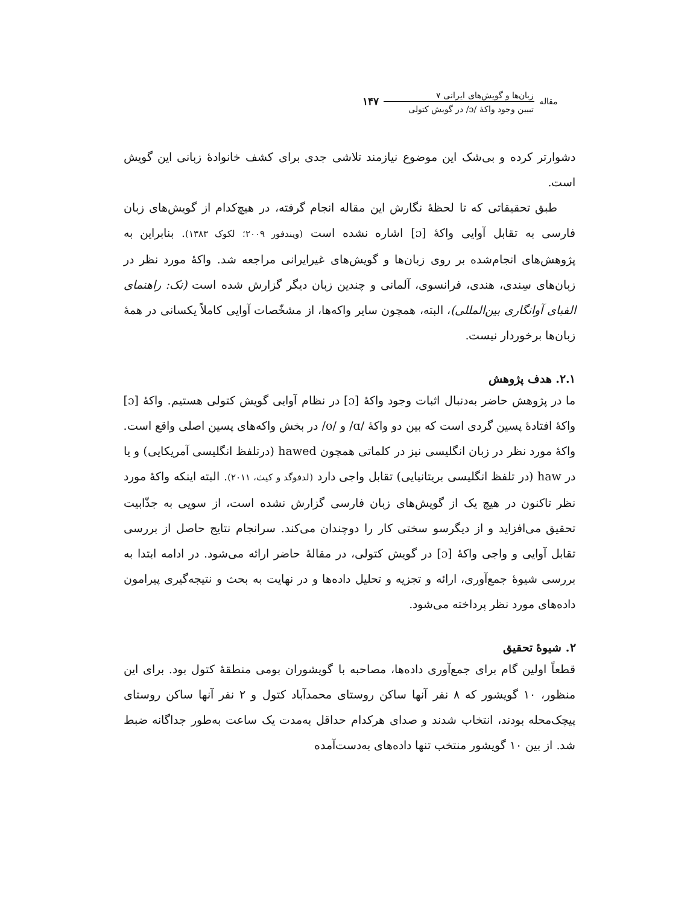مقاله
زبان‌ها و گویش‌های ایرانی ۷
تبیین وجود واکهٔ /ɔ/ در گویش کتولی
۱۴۷
دشوارتر کرده و بی‌شک این موضوع نیازمند تلاشی جدی برای کشف خانوادهٔ زبانی این گویش است.
طبق تحقیقاتی که تا لحظهٔ نگارش این مقاله انجام گرفته، در هیچ‌کدام از گویش‌های زبان فارسی به تقابل آوایی واکهٔ [ɔ] اشاره نشده است (ویندفور ۲۰۰۹؛ لکوک ۱۳۸۳). بنابراین به پژوهش‌های انجام‌شده بر روی زبان‌ها و گویش‌های غیرایرانی مراجعه شد. واکهٔ مورد نظر در زبان‌های سِندی، هندی، فرانسوی، آلمانی و چندین زبان دیگر گزارش شده است (نک: راهنمای الفبای آوانگاری بین‌المللی)، البته، همچون سایر واکه‌ها، از مشخّصات آوایی کاملاً یکسانی در همهٔ زبان‌ها برخوردار نیست.
۲.۱. هدف پژوهش
ما در پژوهش حاضر به‌دنبال اثبات وجود واکهٔ [ɔ] در نظام آوایی گویش کتولی هستیم. واکهٔ [ɔ] واکهٔ افتادهٔ پسین گردی است که بین دو واکهٔ /ɑ/ و /o/ در بخش واکه‌های پسین اصلی واقع است. واکهٔ مورد نظر در زبان انگلیسی نیز در کلماتی همچون hawed (درتلفظ انگلیسی آمریکایی) و یا در haw (در تلفظ انگلیسی بریتانیایی) تقابل واجی دارد (لدفوگد و کیث، ۲۰۱۱). البته اینکه واکهٔ مورد نظر تاکنون در هیچ یک از گویش‌های زبان فارسی گزارش نشده است، از سویی به جذّابیت تحقیق می‌افزاید و از دیگرسو سختی کار را دوچندان می‌کند. سرانجام نتایج حاصل از بررسی تقابل آوایی و واجی واکهٔ [ɔ] در گویش کتولی، در مقالهٔ حاضر ارائه می‌شود. در ادامه ابتدا به بررسی شیوهٔ جمع‌آوری، ارائه و تجزیه و تحلیل داده‌ها و در نهایت به بحث و نتیجه‌گیری پیرامون داده‌های مورد نظر پرداخته می‌شود.
۲. شیوهٔ تحقیق
قطعاً اولین گام برای جمع‌آوری داده‌ها، مصاحبه با گویشوران بومی منطقهٔ کتول بود. برای این منظور، ۱۰ گویشور که ۸ نفر آنها ساکن روستای محمدآباد کتول و ۲ نفر آنها ساکن روستای پیچک‌محله بودند، انتخاب شدند و صدای هرکدام حداقل به‌مدت یک ساعت به‌طور جداگانه ضبط شد. از بین ۱۰ گویشور منتخب تنها داده‌های به‌دست‌آمده